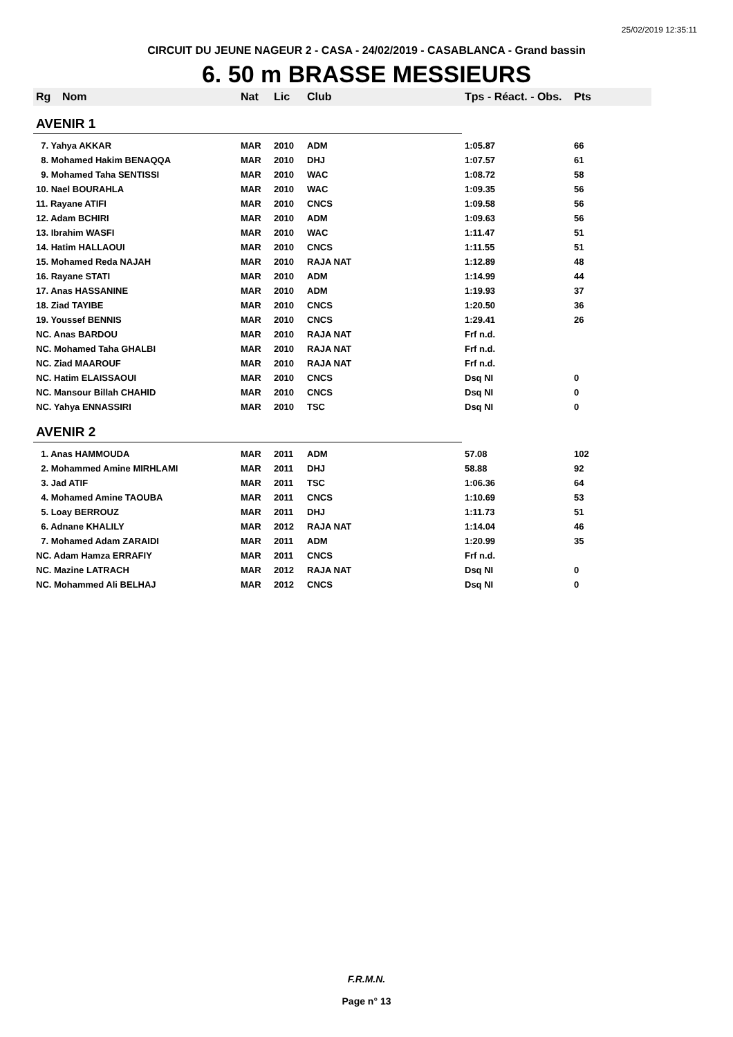25/02/2019 12:35:11
CIRCUIT DU JEUNE NAGEUR 2 - CASA - 24/02/2019 - CASABLANCA - Grand bassin
6. 50 m BRASSE MESSIEURS
| Rg | Nom | Nat | Lic | Club | Tps - Réact. - Obs. | Pts |
| --- | --- | --- | --- | --- | --- | --- |
| AVENIR 1 | | | | | | |
| 7. Yahya AKKAR | | MAR | 2010 | ADM | 1:05.87 | 66 |
| 8. Mohamed Hakim BENAQQA | | MAR | 2010 | DHJ | 1:07.57 | 61 |
| 9. Mohamed Taha SENTISSI | | MAR | 2010 | WAC | 1:08.72 | 58 |
| 10. Nael BOURAHLA | | MAR | 2010 | WAC | 1:09.35 | 56 |
| 11. Rayane ATIFI | | MAR | 2010 | CNCS | 1:09.58 | 56 |
| 12. Adam BCHIRI | | MAR | 2010 | ADM | 1:09.63 | 56 |
| 13. Ibrahim WASFI | | MAR | 2010 | WAC | 1:11.47 | 51 |
| 14. Hatim HALLAOUI | | MAR | 2010 | CNCS | 1:11.55 | 51 |
| 15. Mohamed Reda NAJAH | | MAR | 2010 | RAJA NAT | 1:12.89 | 48 |
| 16. Rayane STATI | | MAR | 2010 | ADM | 1:14.99 | 44 |
| 17. Anas HASSANINE | | MAR | 2010 | ADM | 1:19.93 | 37 |
| 18. Ziad TAYIBE | | MAR | 2010 | CNCS | 1:20.50 | 36 |
| 19. Youssef BENNIS | | MAR | 2010 | CNCS | 1:29.41 | 26 |
| NC. Anas BARDOU | | MAR | 2010 | RAJA NAT | Frf n.d. | |
| NC. Mohamed Taha GHALBI | | MAR | 2010 | RAJA NAT | Frf n.d. | |
| NC. Ziad MAAROUF | | MAR | 2010 | RAJA NAT | Frf n.d. | |
| NC. Hatim ELAISSAOUI | | MAR | 2010 | CNCS | Dsq NI | 0 |
| NC. Mansour Billah CHAHID | | MAR | 2010 | CNCS | Dsq NI | 0 |
| NC. Yahya ENNASSIRI | | MAR | 2010 | TSC | Dsq NI | 0 |
| AVENIR 2 | | | | | | |
| 1. Anas HAMMOUDA | | MAR | 2011 | ADM | 57.08 | 102 |
| 2. Mohammed Amine MIRHLAMI | | MAR | 2011 | DHJ | 58.88 | 92 |
| 3. Jad ATIF | | MAR | 2011 | TSC | 1:06.36 | 64 |
| 4. Mohamed Amine TAOUBA | | MAR | 2011 | CNCS | 1:10.69 | 53 |
| 5. Loay BERROUZ | | MAR | 2011 | DHJ | 1:11.73 | 51 |
| 6. Adnane KHALILY | | MAR | 2012 | RAJA NAT | 1:14.04 | 46 |
| 7. Mohamed Adam ZARAIDI | | MAR | 2011 | ADM | 1:20.99 | 35 |
| NC. Adam Hamza ERRAFIY | | MAR | 2011 | CNCS | Frf n.d. | |
| NC. Mazine LATRACH | | MAR | 2012 | RAJA NAT | Dsq NI | 0 |
| NC. Mohammed Ali BELHAJ | | MAR | 2012 | CNCS | Dsq NI | 0 |
F.R.M.N.
Page n° 13